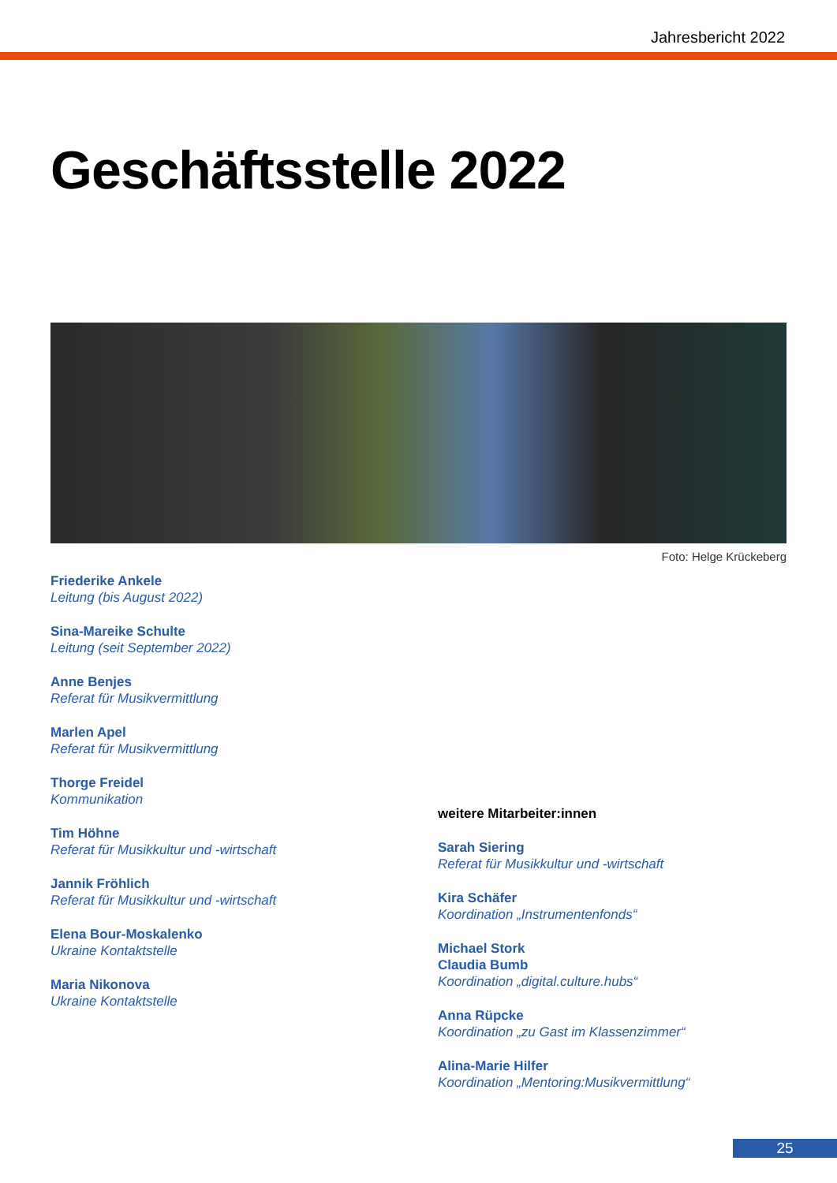Jahresbericht 2022
Geschäftsstelle 2022
Foto: Helge Krückeberg
Friederike Ankele
Leitung (bis August 2022)
Sina-Mareike Schulte
Leitung (seit September 2022)
Anne Benjes
Referat für Musikvermittlung
Marlen Apel
Referat für Musikvermittlung
Thorge Freidel
Kommunikation
Tim Höhne
Referat für Musikkultur und -wirtschaft
Jannik Fröhlich
Referat für Musikkultur und -wirtschaft
Elena Bour-Moskalenko
Ukraine Kontaktstelle
Maria Nikonova
Ukraine Kontaktstelle
weitere Mitarbeiter:innen
Sarah Siering
Referat für Musikkultur und -wirtschaft
Kira Schäfer
Koordination „Instrumentenfonds“
Michael Stork
Claudia Bumb
Koordination „digital.culture.hubs“
Anna Rüpcke
Koordination „zu Gast im Klassenzimmer“
Alina-Marie Hilfer
Koordination „Mentoring:Musikvermittlung“
25